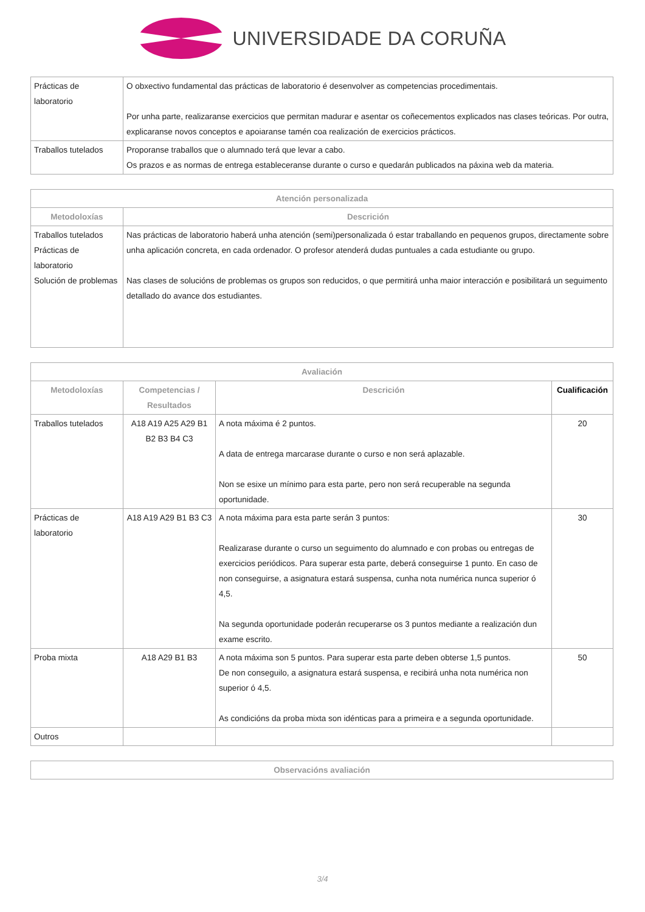UNIVERSIDADE DA CORUÑA
| Prácticas de laboratorio | O obxectivo fundamental das prácticas de laboratorio é desenvolver as competencias procedimentais. Por unha parte, realizaranse exercicios que permitan madurar e asentar os coñecementos explicados nas clases teóricas. Por outra, explicaranse novos conceptos e apoiaranse tamén coa realización de exercicios prácticos. |
| Traballos tutelados | Proporanse traballos que o alumnado terá que levar a cabo. Os prazos e as normas de entrega estableceranse durante o curso e quedarán publicados na páxina web da materia. |
| Atención personalizada | |
| --- | --- |
| Metodoloxías | Descrición |
| Traballos tutelados Prácticas de laboratorio Solución de problemas | Nas prácticas de laboratorio haberá unha atención (semi)personalizada ó estar traballando en pequenos grupos, directamente sobre unha aplicación concreta, en cada ordenador. O profesor atenderá dudas puntuales a cada estudiante ou grupo. Nas clases de solucións de problemas os grupos son reducidos, o que permitirá unha maior interacción e posibilitará un seguimento detallado do avance dos estudiantes. |
| Avaliación | | | |
| --- | --- | --- | --- |
| Metodoloxías | Competencias / Resultados | Descrición | Cualificación |
| Traballos tutelados | A18 A19 A25 A29 B1 B2 B3 B4 C3 | A nota máxima é 2 puntos. A data de entrega marcarase durante o curso e non será aplazable. Non se esixe un mínimo para esta parte, pero non será recuperable na segunda oportunidade. | 20 |
| Prácticas de laboratorio | A18 A19 A29 B1 B3 C3 | A nota máxima para esta parte serán 3 puntos: Realizarase durante o curso un seguimento do alumnado e con probas ou entregas de exercicios periódicos. Para superar esta parte, deberá conseguirse 1 punto. En caso de non conseguirse, a asignatura estará suspensa, cunha nota numérica nunca superior ó 4,5. Na segunda oportunidade poderán recuperarse os 3 puntos mediante a realización dun exame escrito. | 30 |
| Proba mixta | A18 A29 B1 B3 | A nota máxima son 5 puntos. Para superar esta parte deben obterse 1,5 puntos. De non conseguilo, a asignatura estará suspensa, e recibirá unha nota numérica non superior ó 4,5. As condicións da proba mixta son idénticas para a primeira e a segunda oportunidade. | 50 |
| Outros | | | |
| Observacións avaliación |
| --- |
3/4